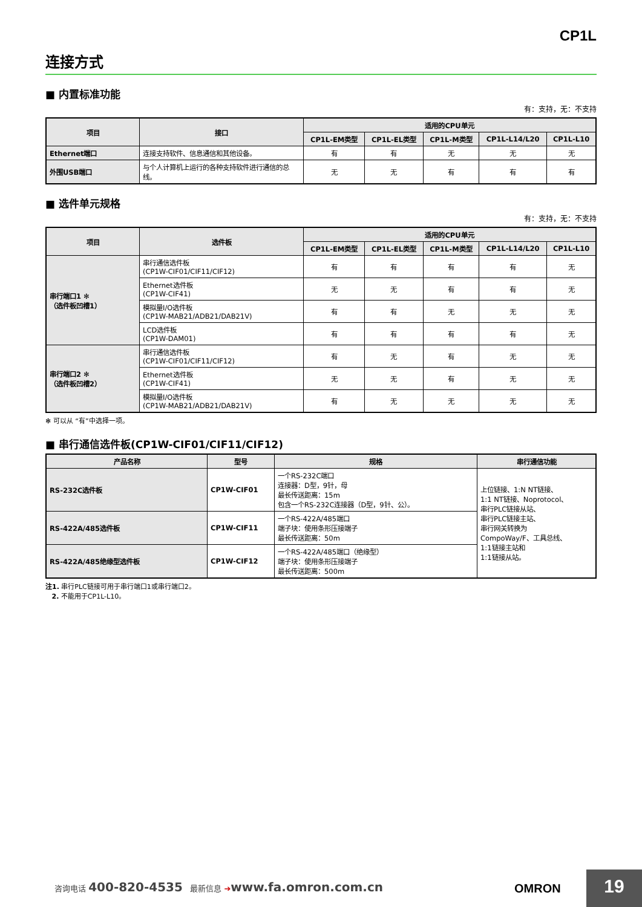CP1L
连接方式
■ 内置标准功能
有：支持，无：不支持
| 项目 | 接口 | 适用的CPU单元 | | | | |
| --- | --- | --- | --- | --- | --- | --- |
| | | CP1L-EM类型 | CP1L-EL类型 | CP1L-M类型 | CP1L-L14/L20 | CP1L-L10 |
| Ethernet端口 | 连接支持软件、信息通信和其他设备。 | 有 | 有 | 无 | 无 | 无 |
| 外围USB端口 | 与个人计算机上运行的各种支持软件进行通信的总线。 | 无 | 无 | 有 | 有 | 有 |
■ 选件单元规格
有：支持，无：不支持
| 项目 | 选件板 | 适用的CPU单元 | | | | |
| --- | --- | --- | --- | --- | --- | --- |
| | | CP1L-EM类型 | CP1L-EL类型 | CP1L-M类型 | CP1L-L14/L20 | CP1L-L10 |
| 串行端口1 ✻ （选件板凹槽1） | 串行通信选件板 (CP1W-CIF01/CIF11/CIF12) | 有 | 有 | 有 | 有 | 无 |
| | Ethernet选件板 (CP1W-CIF41) | 无 | 无 | 有 | 有 | 无 |
| | 模拟量I/O选件板 (CP1W-MAB21/ADB21/DAB21V) | 有 | 有 | 无 | 无 | 无 |
| | LCD选件板 (CP1W-DAM01) | 有 | 有 | 有 | 有 | 无 |
| 串行端口2 ✻ （选件板凹槽2） | 串行通信选件板 (CP1W-CIF01/CIF11/CIF12) | 有 | 无 | 有 | 无 | 无 |
| | Ethernet选件板 (CP1W-CIF41) | 无 | 无 | 有 | 无 | 无 |
| | 模拟量I/O选件板 (CP1W-MAB21/ADB21/DAB21V) | 有 | 无 | 无 | 无 | 无 |
✻ 可以从 “有”中选择一项。
■ 串行通信选件板(CP1W-CIF01/CIF11/CIF12)
| 产品名称 | 型号 | 规格 | 串行通信功能 |
| --- | --- | --- | --- |
| RS-232C选件板 | CP1W-CIF01 | 一个RS-232C端口 连接器：D型，9针，母 最长传送距离：15m 包含一个RS-232C连接器（D型，9针、公）。 | 上位链接、1:N NT链接、 1:1 NT链接、Noprotocol、 串行PLC链接从站、 串行PLC链接主站、 串行网关转换为 CompoWay/F、工具总线、 1:1链接主站和 1:1链接从站。 |
| RS-422A/485选件板 | CP1W-CIF11 | 一个RS-422A/485端口 端子块：使用条形压接端子 最长传送距离：50m | |
| RS-422A/485绝缘型选件板 | CP1W-CIF12 | 一个RS-422A/485端口（绝缘型） 端子块：使用条形压接端子 最长传送距离：500m | |
注1. 串行PLC链接可用于串行端口1或串行端口2。
2. 不能用于CP1L-L10。
咨询电话 400-820-4535 最新信息 ➔www.fa.omron.com.cn
OMRON 19